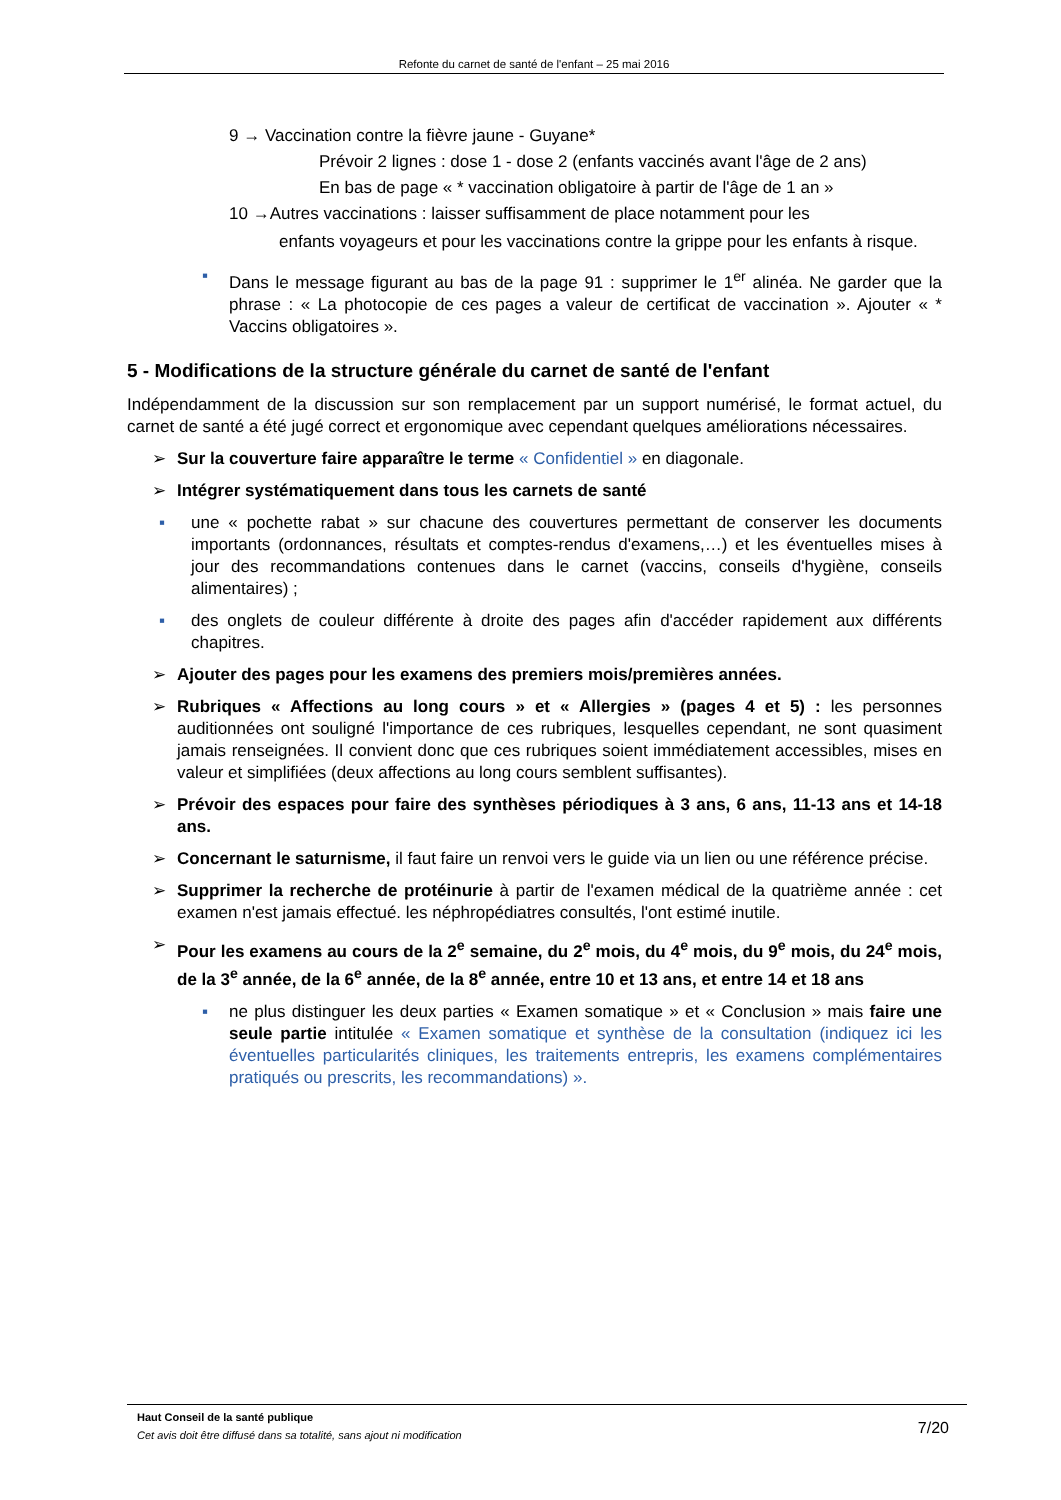Refonte du carnet de santé de l'enfant – 25 mai 2016
9 → Vaccination contre la fièvre jaune - Guyane*
Prévoir 2 lignes : dose 1 - dose 2 (enfants vaccinés avant l'âge de 2 ans)
En bas de page « * vaccination obligatoire à partir de l'âge de 1 an »
10 →Autres vaccinations : laisser suffisamment de place notamment pour les
enfants voyageurs et pour les vaccinations contre la grippe pour les enfants à risque.
▪ Dans le message figurant au bas de la page 91 : supprimer le 1<sup>er</sup> alinéa. Ne garder que la phrase : « La photocopie de ces pages a valeur de certificat de vaccination ». Ajouter « * Vaccins obligatoires ».
5 - Modifications de la structure générale du carnet de santé de l'enfant
Indépendamment de la discussion sur son remplacement par un support numérisé, le format actuel, du carnet de santé a été jugé correct et ergonomique avec cependant quelques améliorations nécessaires.
➢ Sur la couverture faire apparaître le terme « Confidentiel » en diagonale.
➢ Intégrer systématiquement dans tous les carnets de santé
▪ une « pochette rabat » sur chacune des couvertures permettant de conserver les documents importants (ordonnances, résultats et comptes-rendus d'examens,…) et les éventuelles mises à jour des recommandations contenues dans le carnet (vaccins, conseils d'hygiène, conseils alimentaires) ;
▪ des onglets de couleur différente à droite des pages afin d'accéder rapidement aux différents chapitres.
➢ Ajouter des pages pour les examens des premiers mois/premières années.
➢ Rubriques « Affections au long cours » et « Allergies » (pages 4 et 5) : les personnes auditionnées ont souligné l'importance de ces rubriques, lesquelles cependant, ne sont quasiment jamais renseignées. Il convient donc que ces rubriques soient immédiatement accessibles, mises en valeur et simplifiées (deux affections au long cours semblent suffisantes).
➢ Prévoir des espaces pour faire des synthèses périodiques à 3 ans, 6 ans, 11-13 ans et 14-18 ans.
➢ Concernant le saturnisme, il faut faire un renvoi vers le guide via un lien ou une référence précise.
➢ Supprimer la recherche de protéinurie à partir de l'examen médical de la quatrième année : cet examen n'est jamais effectué. les néphropédiatres consultés, l'ont estimé inutile.
➢ Pour les examens au cours de la 2<sup>e</sup> semaine, du 2<sup>e</sup> mois, du 4<sup>e</sup> mois, du 9<sup>e</sup> mois, du 24<sup>e</sup> mois, de la 3<sup>e</sup> année, de la 6<sup>e</sup> année, de la 8<sup>e</sup> année, entre 10 et 13 ans, et entre 14 et 18 ans
▪ ne plus distinguer les deux parties « Examen somatique » et « Conclusion » mais faire une seule partie intitulée « Examen somatique et synthèse de la consultation (indiquez ici les éventuelles particularités cliniques, les traitements entrepris, les examens complémentaires pratiqués ou prescrits, les recommandations) ».
Haut Conseil de la santé publique
Cet avis doit être diffusé dans sa totalité, sans ajout ni modification
7/20